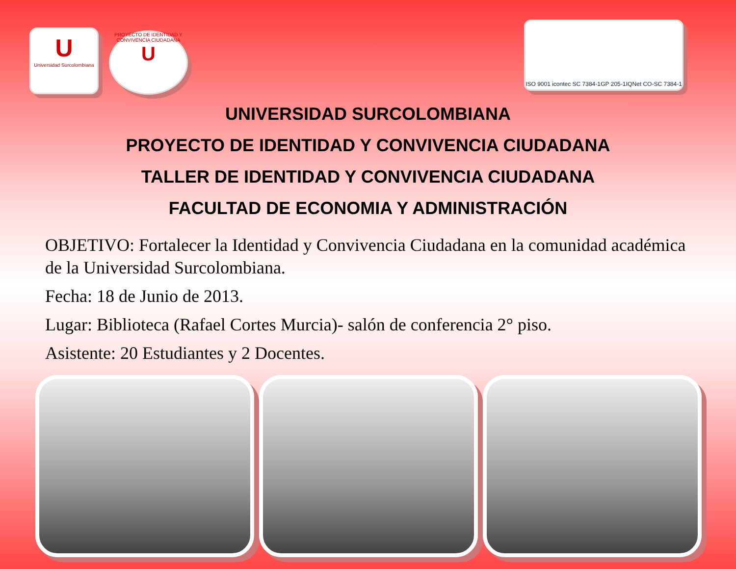U
Universidad Surcolombiana
PROYECTO DE IDENTIDAD Y CONVIVENCIA CIUDADANA
U
ISO 9001 icontec SC 7384-1 GP 205-1 IQNet CO-SC 7384-1
UNIVERSIDAD SURCOLOMBIANA
PROYECTO DE IDENTIDAD Y CONVIVENCIA CIUDADANA
TALLER DE IDENTIDAD Y CONVIVENCIA CIUDADANA
FACULTAD DE ECONOMIA Y ADMINISTRACIÓN
OBJETIVO: Fortalecer la Identidad y Convivencia Ciudadana en la comunidad académica de la Universidad Surcolombiana.
Fecha: 18 de Junio de 2013.
Lugar: Biblioteca (Rafael Cortes Murcia)- salón de conferencia 2° piso.
Asistente: 20 Estudiantes y 2 Docentes.